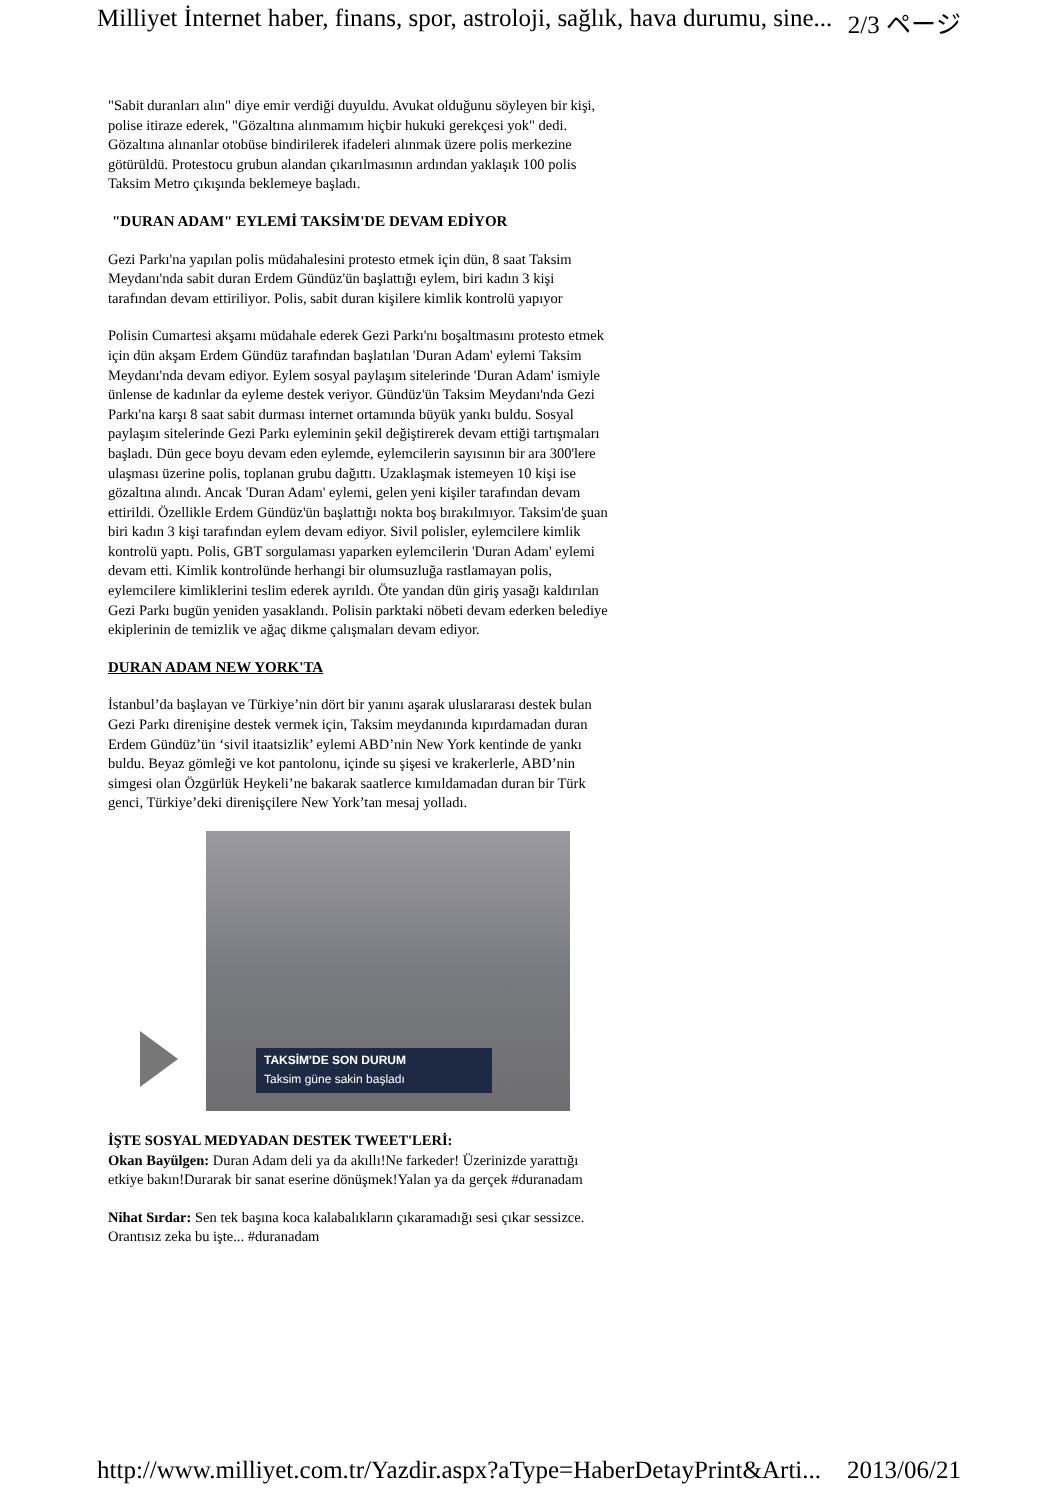Milliyet İnternet haber, finans, spor, astroloji, sağlık, hava durumu, sine... 2/3 ページ
"Sabit duranları alın" diye emir verdiği duyuldu. Avukat olduğunu söyleyen bir kişi, polise itiraze ederek, "Gözaltına alınmamım hiçbir hukuki gerekçesi yok" dedi. Gözaltına alınanlar otobüse bindirilerek ifadeleri alınmak üzere polis merkezine götürüldü. Protestocu grubun alandan çıkarılmasının ardından yaklaşık 100 polis Taksim Metro çıkışında beklemeye başladı.
"DURAN ADAM" EYLEMİ TAKSİM'DE DEVAM EDİYOR
Gezi Parkı'na yapılan polis müdahalesini protesto etmek için dün, 8 saat Taksim Meydanı'nda sabit duran Erdem Gündüz'ün başlattığı eylem, biri kadın 3 kişi tarafından devam ettiriliyor. Polis, sabit duran kişilere kimlik kontrolü yapıyor
Polisin Cumartesi akşamı müdahale ederek Gezi Parkı'nı boşaltmasını protesto etmek için dün akşam Erdem Gündüz tarafından başlatılan 'Duran Adam' eylemi Taksim Meydanı'nda devam ediyor. Eylem sosyal paylaşım sitelerinde 'Duran Adam' ismiyle ünlense de kadınlar da eyleme destek veriyor. Gündüz'ün Taksim Meydanı'nda Gezi Parkı'na karşı 8 saat sabit durması internet ortamında büyük yankı buldu. Sosyal paylaşım sitelerinde Gezi Parkı eyleminin şekil değiştirerek devam ettiği tartışmaları başladı. Dün gece boyu devam eden eylemde, eylemcilerin sayısının bir ara 300'lere ulaşması üzerine polis, toplanan grubu dağıttı. Uzaklaşmak istemeyen 10 kişi ise gözaltına alındı. Ancak 'Duran Adam' eylemi, gelen yeni kişiler tarafından devam ettirildi. Özellikle Erdem Gündüz'ün başlattığı nokta boş bırakılmıyor. Taksim'de şuan biri kadın 3 kişi tarafından eylem devam ediyor. Sivil polisler, eylemcilere kimlik kontrolü yaptı. Polis, GBT sorgulaması yaparken eylemcilerin 'Duran Adam' eylemi devam etti. Kimlik kontrolünde herhangi bir olumsuzluğa rastlamayan polis, eylemcilere kimliklerini teslim ederek ayrıldı. Öte yandan dün giriş yasağı kaldırılan Gezi Parkı bugün yeniden yasaklandı. Polisin parktaki nöbeti devam ederken belediye ekiplerinin de temizlik ve ağaç dikme çalışmaları devam ediyor.
DURAN ADAM NEW YORK'TA
İstanbul’da başlayan ve Türkiye’nin dört bir yanını aşarak uluslararası destek bulan Gezi Parkı direnişine destek vermek için, Taksim meydanında kıpırdamadan duran Erdem Gündüz’ün ‘sivil itaatsizlik’ eylemi ABD’nin New York kentinde de yankı buldu. Beyaz gömleği ve kot pantolonu, içinde su şişesi ve krakerlerle, ABD’nin simgesi olan Özgürlük Heykeli’ne bakarak saatlerce kımıldamadan duran bir Türk genci, Türkiye’deki direnişçilere New York’tan mesaj yolladı.
TAKSİM'DE SON DURUM
Taksim güne sakin başladı
İŞTE SOSYAL MEDYADAN DESTEK TWEET'LERİ:
Okan Bayülgen: Duran Adam deli ya da akıllı!Ne farkeder! Üzerinizde yarattığı etkiye bakın!Durarak bir sanat eserine dönüşmek!Yalan ya da gerçek #duranadam
Nihat Sırdar: Sen tek başına koca kalabalıkların çıkaramadığı sesi çıkar sessizce. Orantısız zeka bu işte... #duranadam
http://www.milliyet.com.tr/Yazdir.aspx?aType=HaberDetayPrint&Arti... 2013/06/21